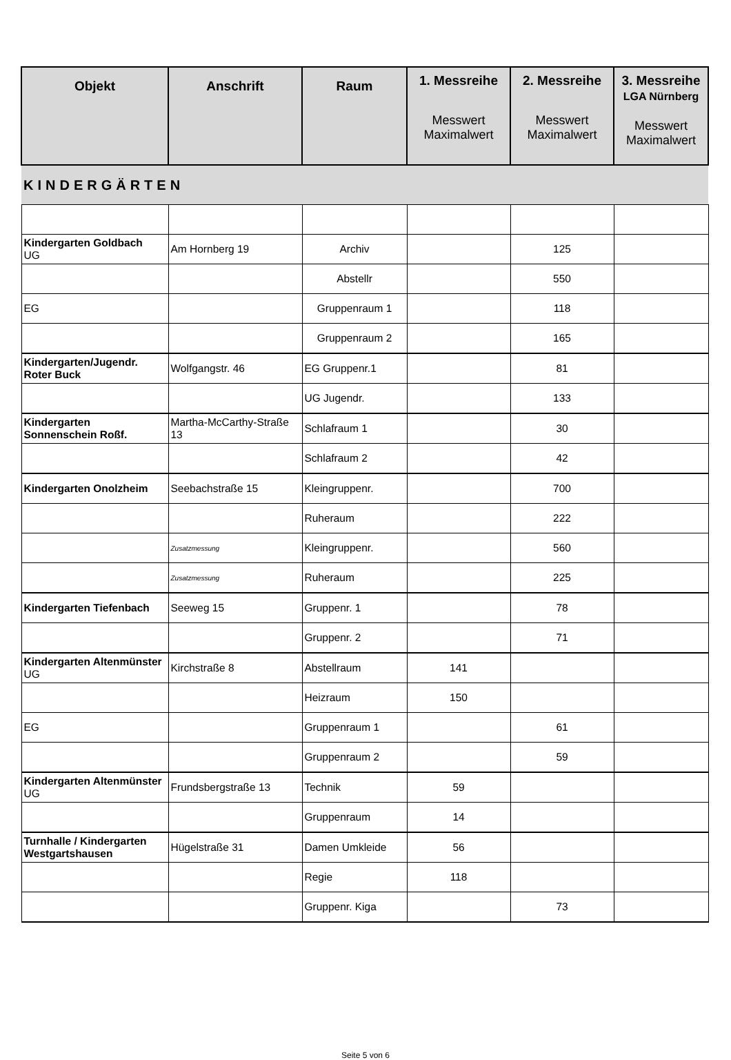| Objekt | Anschrift | Raum | 1. Messreihe Messwert Maximalwert | 2. Messreihe Messwert Maximalwert | 3. Messreihe LGA Nürnberg Messwert Maximalwert |
| --- | --- | --- | --- | --- | --- |
| KINDERGÄRTEN | | | | | |
| Kindergarten Goldbach UG | Am Hornberg 19 | Archiv | | 125 | |
| | | Abstellr | | 550 | |
| EG | | Gruppenraum 1 | | 118 | |
| | | Gruppenraum 2 | | 165 | |
| Kindergarten/Jugendr. Roter Buck | Wolfgangstr. 46 | EG Gruppenr.1 | | 81 | |
| | | UG Jugendr. | | 133 | |
| Kindergarten Sonnenschein Roßf. | Martha-McCarthy-Straße 13 | Schlafraum 1 | | 30 | |
| | | Schlafraum 2 | | 42 | |
| Kindergarten Onolzheim | Seebachstraße 15 | Kleingruppenr. | | 700 | |
| | | Ruheraum | | 222 | |
| | Zusatzmessung | Kleingruppenr. | | 560 | |
| | Zusatzmessung | Ruheraum | | 225 | |
| Kindergarten Tiefenbach | Seeweg 15 | Gruppenr. 1 | | 78 | |
| | | Gruppenr. 2 | | 71 | |
| Kindergarten Altenmünster UG | Kirchstraße 8 | Abstellraum | 141 | | |
| | | Heizraum | 150 | | |
| EG | | Gruppenraum 1 | | 61 | |
| | | Gruppenraum 2 | | 59 | |
| Kindergarten Altenmünster UG | Frundsbergstraße 13 | Technik | 59 | | |
| | | Gruppenraum | 14 | | |
| Turnhalle / Kindergarten Westgartshausen | Hügelstraße 31 | Damen Umkleide | 56 | | |
| | | Regie | 118 | | |
| | | Gruppenr. Kiga | | 73 | |
Seite 5 von 6